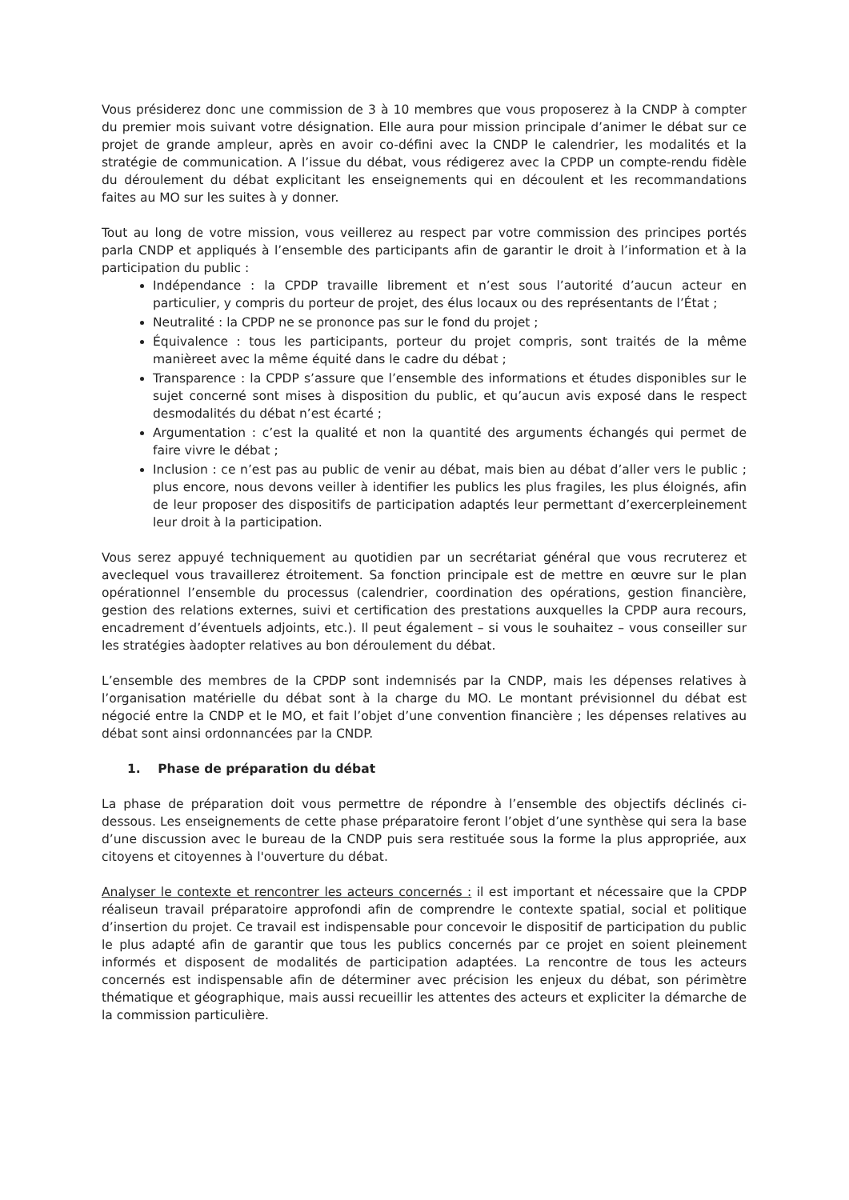Vous présiderez donc une commission de 3 à 10 membres que vous proposerez à la CNDP à compter du premier mois suivant votre désignation. Elle aura pour mission principale d’animer le débat sur ce projet de grande ampleur, après en avoir co-défini avec la CNDP le calendrier, les modalités et la stratégie de communication. A l’issue du débat, vous rédigerez avec la CPDP un compte-rendu fidèle du déroulement du débat explicitant les enseignements qui en découlent et les recommandations faites au MO sur les suites à y donner.
Tout au long de votre mission, vous veillerez au respect par votre commission des principes portés parla CNDP et appliqués à l’ensemble des participants afin de garantir le droit à l’information et à la participation du public :
Indépendance : la CPDP travaille librement et n’est sous l’autorité d’aucun acteur en particulier, y compris du porteur de projet, des élus locaux ou des représentants de l’État ;
Neutralité : la CPDP ne se prononce pas sur le fond du projet ;
Équivalence : tous les participants, porteur du projet compris, sont traités de la même manièreet avec la même équité dans le cadre du débat ;
Transparence : la CPDP s’assure que l’ensemble des informations et études disponibles sur le sujet concerné sont mises à disposition du public, et qu’aucun avis exposé dans le respect desmodalités du débat n’est écarté ;
Argumentation : c’est la qualité et non la quantité des arguments échangés qui permet de faire vivre le débat ;
Inclusion : ce n’est pas au public de venir au débat, mais bien au débat d’aller vers le public ; plus encore, nous devons veiller à identifier les publics les plus fragiles, les plus éloignés, afin de leur proposer des dispositifs de participation adaptés leur permettant d’exercerpleinement leur droit à la participation.
Vous serez appuyé techniquement au quotidien par un secrétariat général que vous recruterez et aveclequel vous travaillerez étroitement. Sa fonction principale est de mettre en œuvre sur le plan opérationnel l’ensemble du processus (calendrier, coordination des opérations, gestion financière, gestion des relations externes, suivi et certification des prestations auxquelles la CPDP aura recours, encadrement d’éventuels adjoints, etc.). Il peut également – si vous le souhaitez – vous conseiller sur les stratégies àadopter relatives au bon déroulement du débat.
L’ensemble des membres de la CPDP sont indemnisés par la CNDP, mais les dépenses relatives à l’organisation matérielle du débat sont à la charge du MO. Le montant prévisionnel du débat est négocié entre la CNDP et le MO, et fait l’objet d’une convention financière ; les dépenses relatives au débat sont ainsi ordonnancées par la CNDP.
1. Phase de préparation du débat
La phase de préparation doit vous permettre de répondre à l’ensemble des objectifs déclinés ci-dessous. Les enseignements de cette phase préparatoire feront l’objet d’une synthèse qui sera la base d’une discussion avec le bureau de la CNDP puis sera restituée sous la forme la plus appropriée, aux citoyens et citoyennes à l'ouverture du débat.
Analyser le contexte et rencontrer les acteurs concernés : il est important et nécessaire que la CPDP réaliseun travail préparatoire approfondi afin de comprendre le contexte spatial, social et politique d’insertion du projet. Ce travail est indispensable pour concevoir le dispositif de participation du public le plus adapté afin de garantir que tous les publics concernés par ce projet en soient pleinement informés et disposent de modalités de participation adaptées. La rencontre de tous les acteurs concernés est indispensable afin de déterminer avec précision les enjeux du débat, son périmètre thématique et géographique, mais aussi recueillir les attentes des acteurs et expliciter la démarche de la commission particulière.